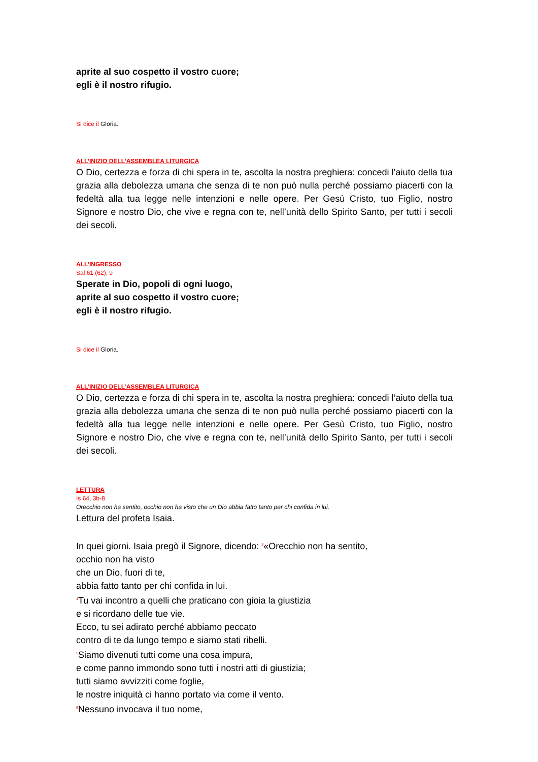aprite al suo cospetto il vostro cuore;
egli è il nostro rifugio.
Si dice il Gloria.
ALL’INIZIO DELL’ASSEMBLEA LITURGICA
O Dio, certezza e forza di chi spera in te, ascolta la nostra preghiera: concedi l’aiuto della tua grazia alla debolezza umana che senza di te non può nulla perché possiamo piacerti con la fedeltà alla tua legge nelle intenzioni e nelle opere. Per Gesù Cristo, tuo Figlio, nostro Signore e nostro Dio, che vive e regna con te, nell’unità dello Spirito Santo, per tutti i secoli dei secoli.
ALL’INGRESSO
Sal 61 (62), 9
Sperate in Dio, popoli di ogni luogo,
aprite al suo cospetto il vostro cuore;
egli è il nostro rifugio.
Si dice il Gloria.
ALL’INIZIO DELL’ASSEMBLEA LITURGICA
O Dio, certezza e forza di chi spera in te, ascolta la nostra preghiera: concedi l’aiuto della tua grazia alla debolezza umana che senza di te non può nulla perché possiamo piacerti con la fedeltà alla tua legge nelle intenzioni e nelle opere. Per Gesù Cristo, tuo Figlio, nostro Signore e nostro Dio, che vive e regna con te, nell’unità dello Spirito Santo, per tutti i secoli dei secoli.
LETTURA
Is 64, 3b-8
Orecchio non ha sentito, occhio non ha visto che un Dio abbia fatto tanto per chi confida in lui.
Lettura del profeta Isaia.
In quei giorni. Isaia pregò il Signore, dicendo: <sup>3</sup>«Orecchio non ha sentito,
occhio non ha visto
che un Dio, fuori di te,
abbia fatto tanto per chi confida in lui.
<sup>4</sup> Tu vai incontro a quelli che praticano con gioia la giustizia
e si ricordano delle tue vie.
Ecco, tu sei adirato perché abbiamo peccato
contro di te da lungo tempo e siamo stati ribelli.
<sup>5</sup> Siamo divenuti tutti come una cosa impura,
e come panno immondo sono tutti i nostri atti di giustizia;
tutti siamo avvizziti come foglie,
le nostre iniquità ci hanno portato via come il vento.
<sup>6</sup> Nessuno invocava il tuo nome,